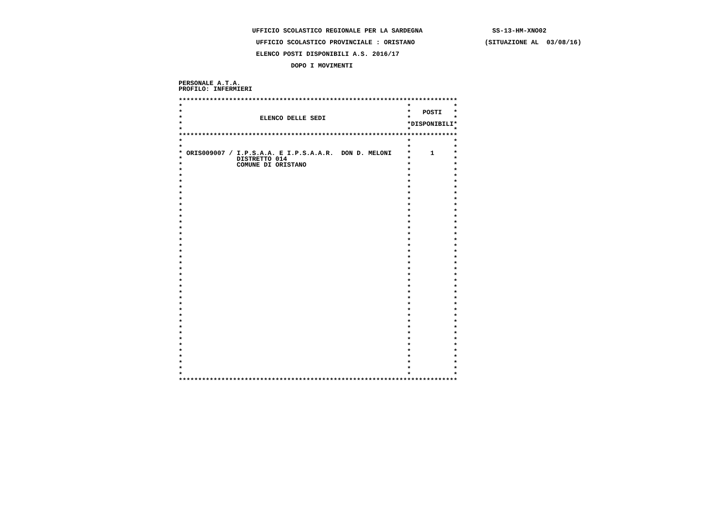UFFICIO SCOLASTICO REGIONALE PER LA SARDEGNA                  SS-13-HM-XNO02

                    UFFICIO SCOLASTICO PROVINCIALE : ORISTANO                  (SITUAZIONE AL  03/08/16)

                    ELENCO POSTI DISPONIBILI A.S. 2016/17

                             DOPO I MOVIMENTI


PERSONALE A.T.A.
PROFILO: INFERMIERI

************************************************************************
*                                                          *           *
*                                                          *   POSTI   *
*                    ELENCO DELLE SEDI                     *           *
*                                                          *DISPONIBILI*
*                                                          *           *
************************************************************************
*                                                          *           *
*                                                          *           *
* ORIS009007 / I.P.S.A.A. E I.P.S.A.A.R.  DON D. MELONI    *     1     *
*              DISTRETTO 014                               *           *
*              COMUNE DI ORISTANO                          *           *
*                                                          *           *
*                                                          *           *
*                                                          *           *
*                                                          *           *
*                                                          *           *
*                                                          *           *
*                                                          *           *
*                                                          *           *
*                                                          *           *
*                                                          *           *
*                                                          *           *
*                                                          *           *
*                                                          *           *
*                                                          *           *
*                                                          *           *
*                                                          *           *
*                                                          *           *
*                                                          *           *
*                                                          *           *
*                                                          *           *
*                                                          *           *
*                                                          *           *
*                                                          *           *
*                                                          *           *
*                                                          *           *
*                                                          *           *
*                                                          *           *
*                                                          *           *
*                                                          *           *
*                                                          *           *
*                                                          *           *
*                                                          *           *
*                                                          *           *
*                                                          *           *
*                                                          *           *
*                                                          *           *
************************************************************************